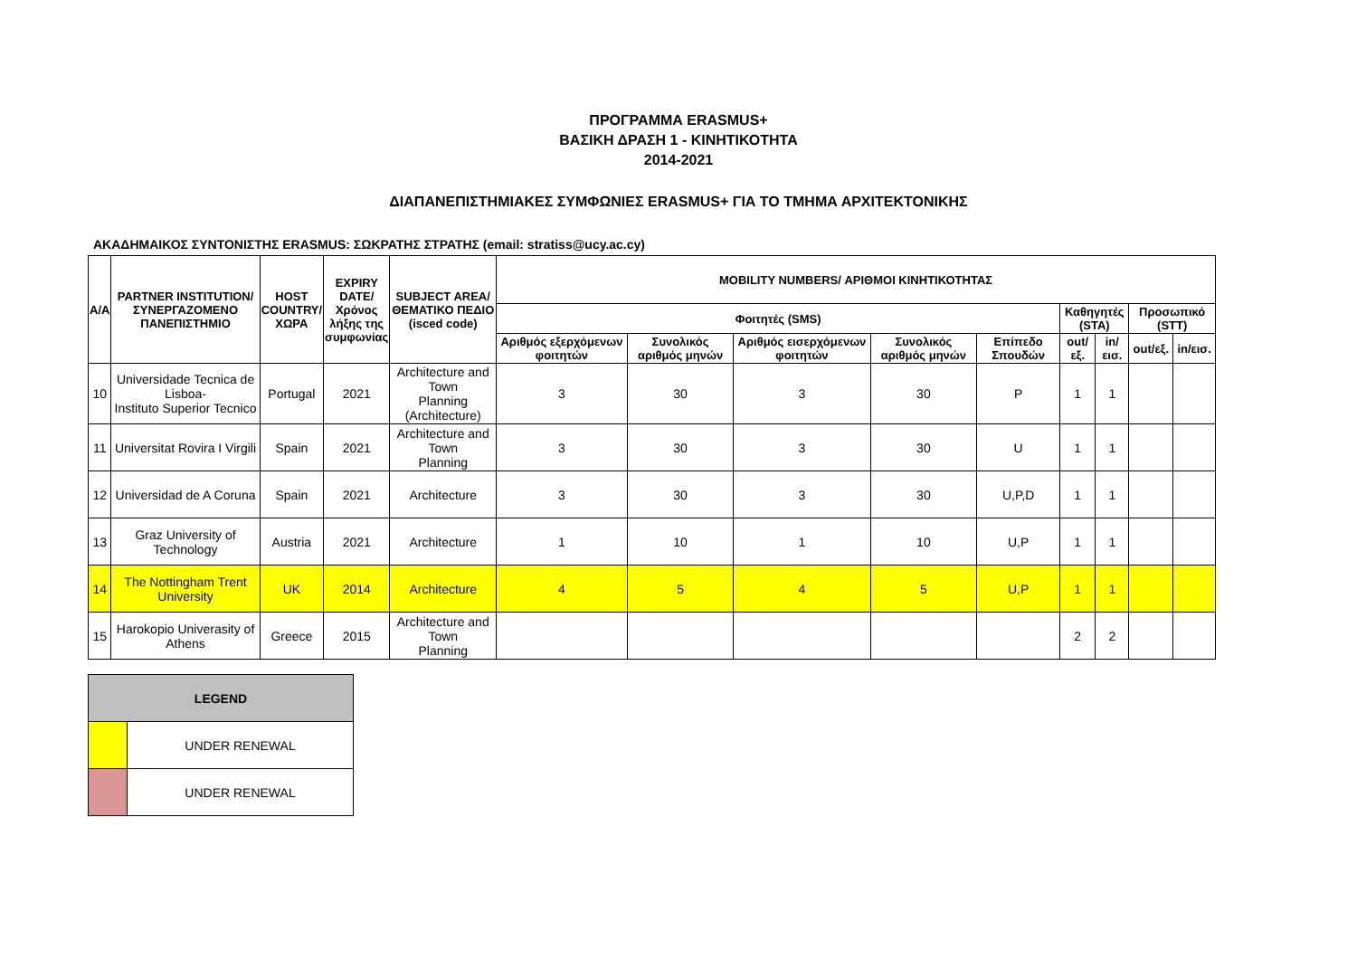ΠΡΟΓΡΑΜΜΑ ERASMUS+
ΒΑΣΙΚΗ ΔΡΑΣΗ 1 - ΚΙΝΗΤΙΚΟΤΗΤΑ
2014-2021
ΔΙΑΠΑΝΕΠΙΣΤΗΜΙΑΚΕΣ ΣΥΜΦΩΝΙΕΣ ERASMUS+ ΓΙΑ ΤΟ ΤΜΗΜΑ ΑΡΧΙΤΕΚΤΟΝΙΚΗΣ
ΑΚΑΔΗΜΑΙΚΟΣ ΣΥΝΤΟΝΙΣΤΗΣ ERASMUS: ΣΩΚΡΑΤΗΣ ΣΤΡΑΤΗΣ (email: stratiss@ucy.ac.cy)
| A/A | PARTNER INSTITUTION/ ΣΥΝΕΡΓΑΖΟΜΕΝΟ ΠΑΝΕΠΙΣΤΗΜΙΟ | HOST COUNTRY/ ΧΩΡΑ | EXPIRY DATE/ Χρόνος λήξης της συμφωνίας | SUBJECT AREA/ ΘΕΜΑΤΙΚΟ ΠΕΔΙΟ (isced code) | MOBILITY NUMBERS/ ΑΡΙΘΜΟΙ ΚΙΝΗΤΙΚΟΤΗΤΑΣ | | | | | | | | |
| --- | --- | --- | --- | --- | --- | --- | --- | --- | --- | --- | --- | --- | --- |
| | | | | | Φοιτητές (SMS) | | | | | Καθηγητές (STA) | | Προσωπικό (STT) | |
| | | | | | Αριθμός εξερχόμενων φοιτητών | Συνολικός αριθμός μηνών | Αριθμός εισερχόμενων φοιτητών | Συνολικός αριθμός μηνών | Επίπεδο Σπουδών | out/εξ. | in/εισ. | out/εξ. | in/εισ. |
| 10 | Universidade Tecnica de Lisboa- Instituto Superior Tecnico | Portugal | 2021 | Architecture and Town Planning (Architecture) | 3 | 30 | 3 | 30 | P | 1 | 1 | | |
| 11 | Universitat Rovira I Virgili | Spain | 2021 | Architecture and Town Planning | 3 | 30 | 3 | 30 | U | 1 | 1 | | |
| 12 | Universidad de A Coruna | Spain | 2021 | Architecture | 3 | 30 | 3 | 30 | U,P,D | 1 | 1 | | |
| 13 | Graz University of Technology | Austria | 2021 | Architecture | 1 | 10 | 1 | 10 | U,P | 1 | 1 | | |
| 14 | The Nottingham Trent University | UK | 2014 | Architecture | 4 | 5 | 4 | 5 | U,P | 1 | 1 | | |
| 15 | Harokopio Univerasity of Athens | Greece | 2015 | Architecture and Town Planning | | | | | | 2 | 2 | | |
| LEGEND | |
| --- | --- |
| | UNDER RENEWAL |
| | UNDER RENEWAL |